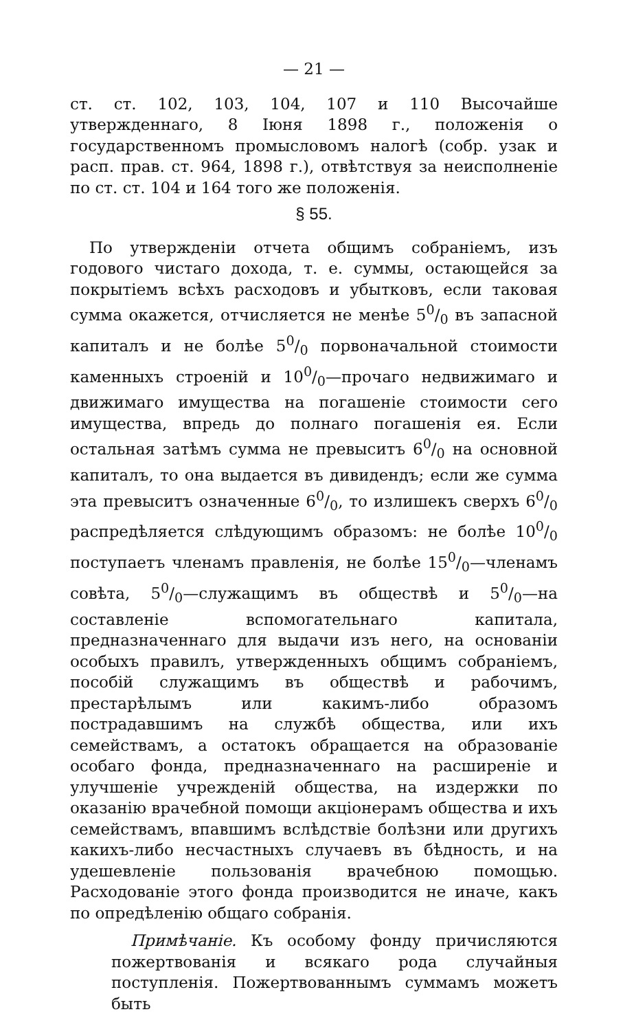— 21 —
ст. ст. 102, 103, 104, 107 и 110 Высочайше утвержденнаго, 8 Iюня 1898 г., положенiя о государственномъ промысловомъ налогѣ (собр. узак и расп. прав. ст. 964, 1898 г.), отвѣтствуя за неисполненiе по ст. ст. 104 и 164 того же положенiя.
§ 55.
По утвержденiи отчета общимъ собранiемъ, изъ годового чистаго дохода, т. е. суммы, остающейся за покрытiемъ всѣхъ расходовъ и убытковъ, если таковая сумма окажется, отчисляется не менѣе 50/0 въ запасной капиталъ и не болѣе 50/0 порвоначальной стоимости каменныхъ строенiй и 100/0—прочаго недвижимаго и движимаго имущества на погашенiе стоимости сего имущества, впредь до полнаго погашенiя ея. Если остальная затѣмъ сумма не превыситъ 60/0 на основной капиталъ, то она выдается въ дивидендъ; если же сумма эта превыситъ означенные 60/0, то излишекъ сверхъ 60/0 распредѣляется слѣдующимъ образомъ: не болѣе 100/0 поступаетъ членамъ правленiя, не болѣе 150/0—членамъ совѣта, 50/0—служащимъ въ обществѣ и 50/0—на составленiе вспомогательнаго капитала, предназначеннаго для выдачи изъ него, на основанiи особыхъ правилъ, утвержденныхъ общимъ собранiемъ, пособiй служащимъ въ обществѣ и рабочимъ, престарѣлымъ или какимъ-либо образомъ пострадавшимъ на службѣ общества, или ихъ семействамъ, а остатокъ обращается на образованiе особаго фонда, предназначеннаго на расширенiе и улучшенiе учрежденiй общества, на издержки по оказанiю врачебной помощи акцiонерамъ общества и ихъ семействамъ, впавшимъ вслѣдствiе болѣзни или другихъ какихъ-либо несчастныхъ случаевъ въ бѣдность, и на удешевленiе пользованiя врачебною помощью. Расходованiе этого фонда производится не иначе, какъ по опредѣленiю общаго собранiя.
Примѣчанiе. Къ особому фонду причисляются пожертвованiя и всякаго рода случайныя поступленiя. Пожертвованнымъ суммамъ можетъ быть